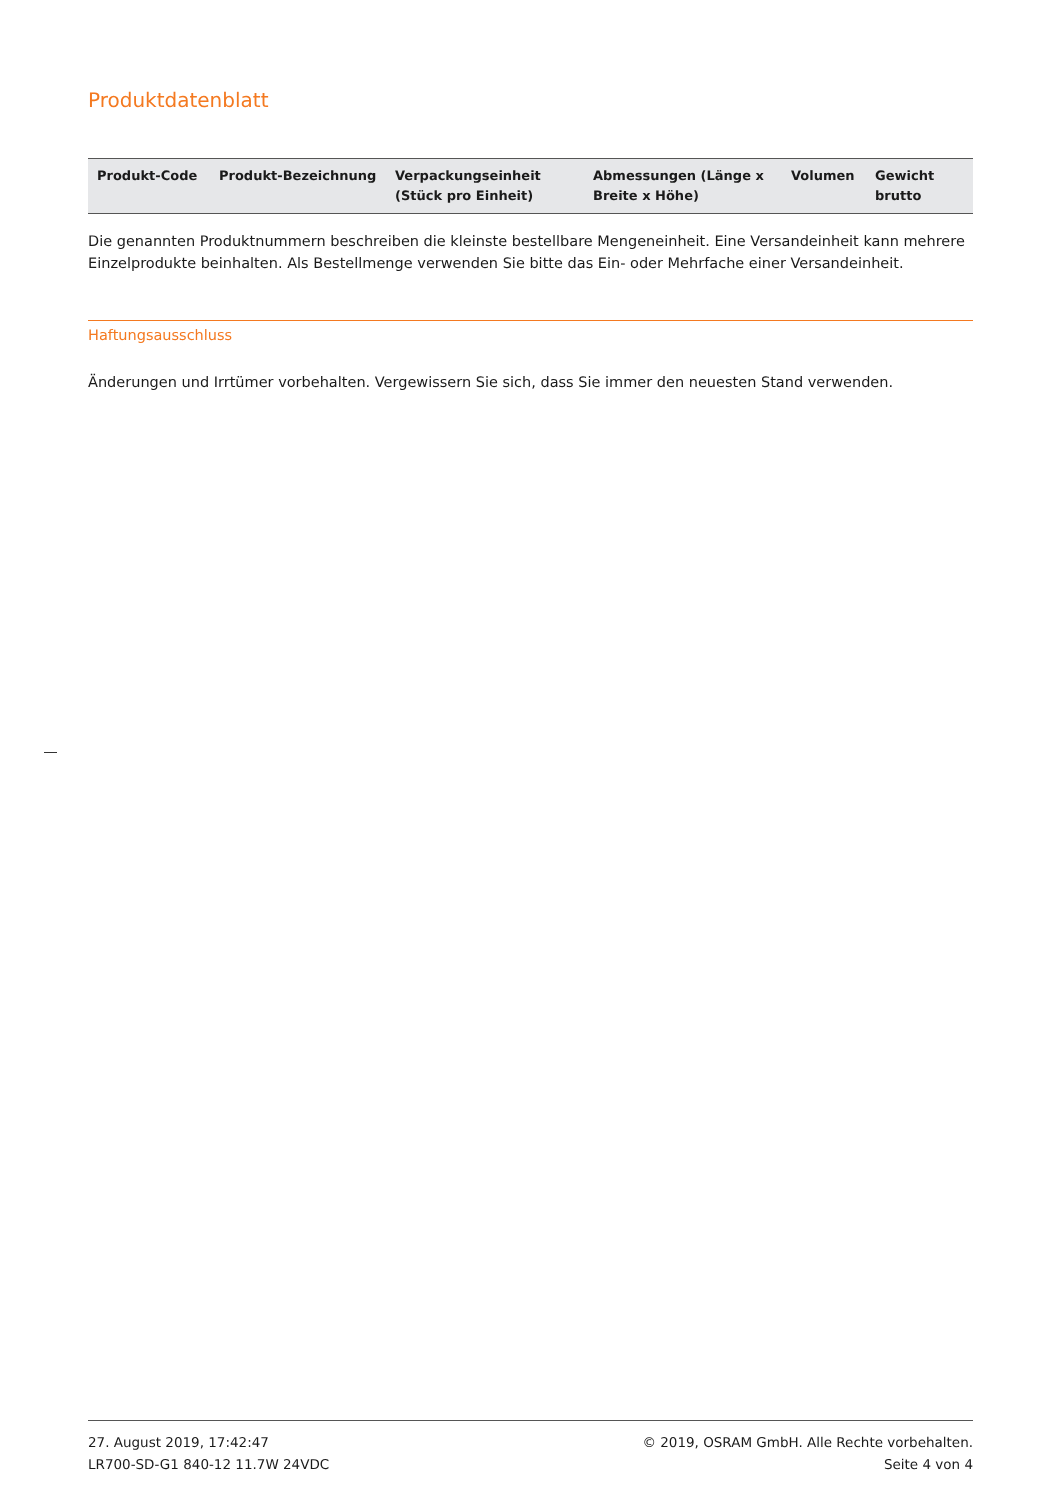Produktdatenblatt
| Produkt-Code | Produkt-Bezeichnung | Verpackungseinheit (Stück pro Einheit) | Abmessungen (Länge x Breite x Höhe) | Volumen | Gewicht brutto |
| --- | --- | --- | --- | --- | --- |
Die genannten Produktnummern beschreiben die kleinste bestellbare Mengeneinheit. Eine Versandeinheit kann mehrere Einzelprodukte beinhalten. Als Bestellmenge verwenden Sie bitte das Ein- oder Mehrfache einer Versandeinheit.
Haftungsausschluss
Änderungen und Irrtümer vorbehalten. Vergewissern Sie sich, dass Sie immer den neuesten Stand verwenden.
27. August 2019, 17:42:47
LR700-SD-G1 840-12 11.7W 24VDC
© 2019, OSRAM GmbH. Alle Rechte vorbehalten.
Seite 4 von 4